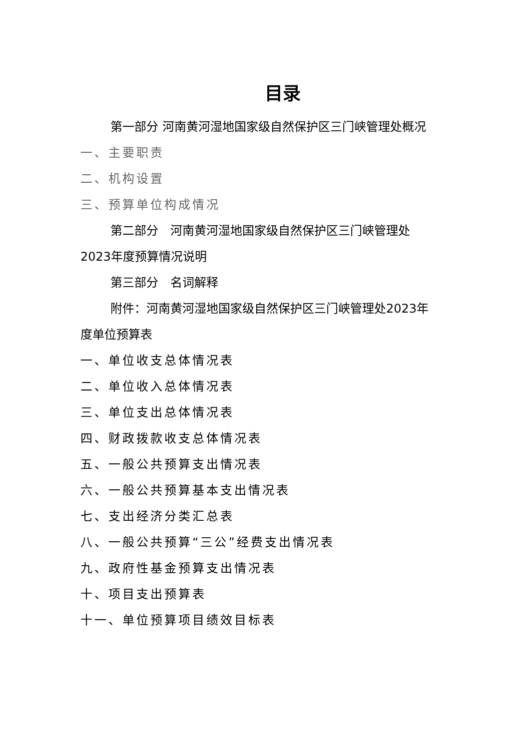目录
第一部分 河南黄河湿地国家级自然保护区三门峡管理处概况
一、主要职责
二、机构设置
三、预算单位构成情况
第二部分　河南黄河湿地国家级自然保护区三门峡管理处2023年度预算情况说明
第三部分　名词解释
附件：河南黄河湿地国家级自然保护区三门峡管理处2023年度单位预算表
一、单位收支总体情况表
二、单位收入总体情况表
三、单位支出总体情况表
四、财政拨款收支总体情况表
五、一般公共预算支出情况表
六、一般公共预算基本支出情况表
七、支出经济分类汇总表
八、一般公共预算“三公”经费支出情况表
九、政府性基金预算支出情况表
十、项目支出预算表
十一、单位预算项目绩效目标表